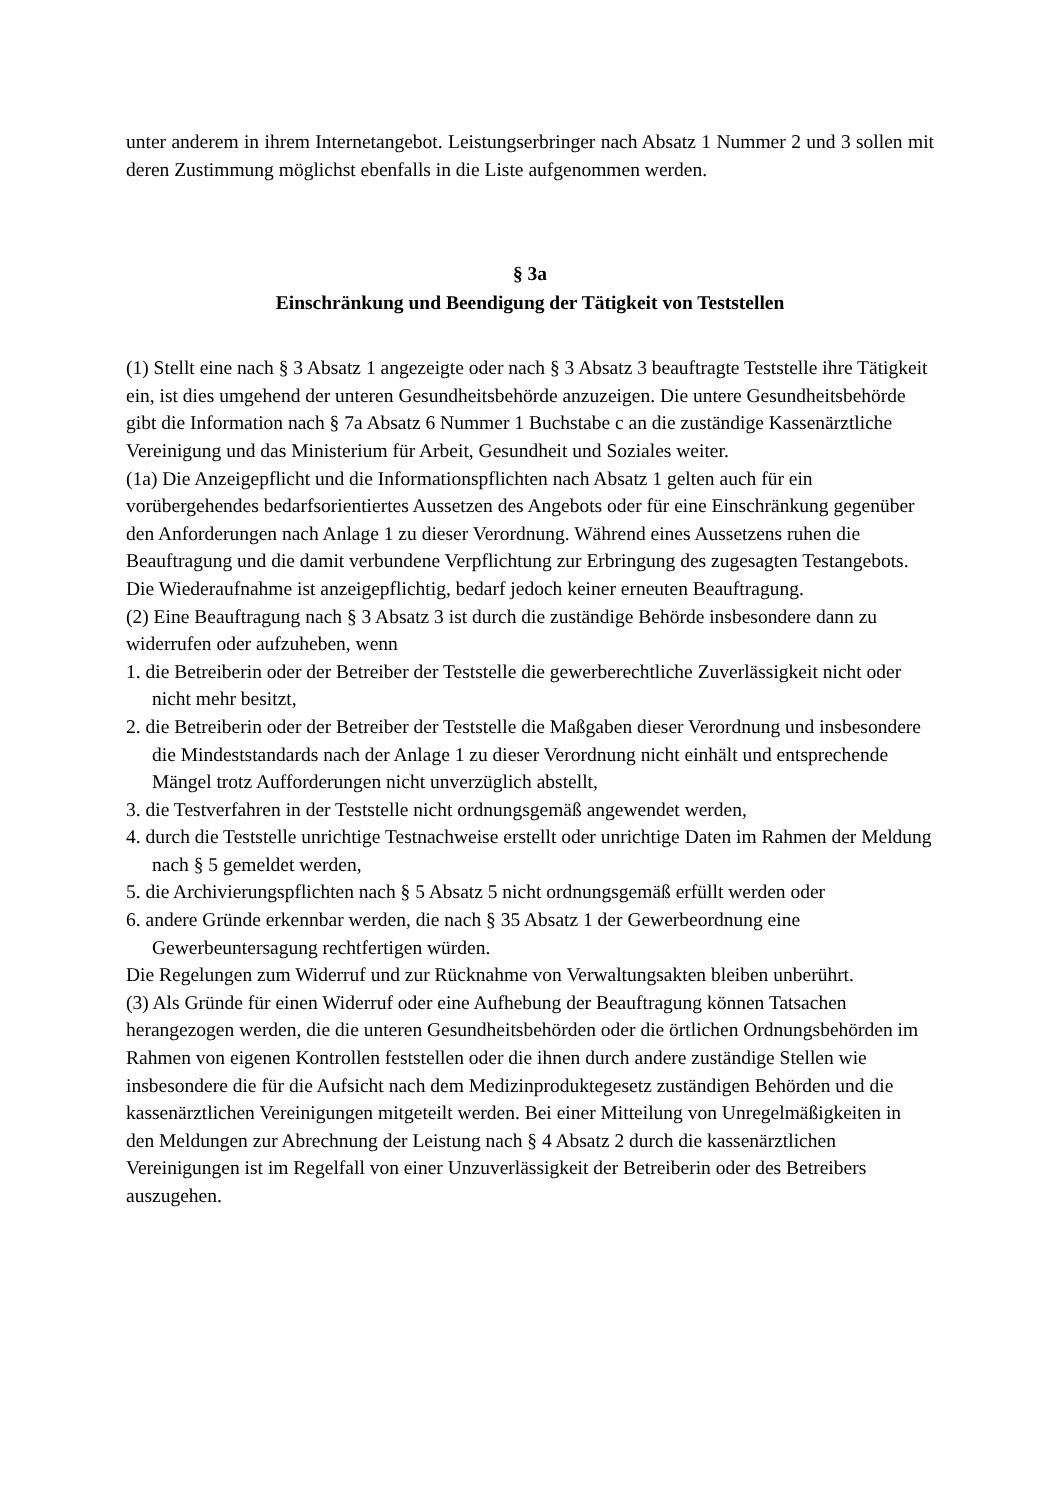unter anderem in ihrem Internetangebot. Leistungserbringer nach Absatz 1 Nummer 2 und 3 sollen mit deren Zustimmung möglichst ebenfalls in die Liste aufgenommen werden.
§ 3a
Einschränkung und Beendigung der Tätigkeit von Teststellen
(1) Stellt eine nach § 3 Absatz 1 angezeigte oder nach § 3 Absatz 3 beauftragte Teststelle ihre Tätigkeit ein, ist dies umgehend der unteren Gesundheitsbehörde anzuzeigen. Die untere Gesundheitsbehörde gibt die Information nach § 7a Absatz 6 Nummer 1 Buchstabe c an die zuständige Kassenärztliche Vereinigung und das Ministerium für Arbeit, Gesundheit und Soziales weiter.
(1a) Die Anzeigepflicht und die Informationspflichten nach Absatz 1 gelten auch für ein vorübergehendes bedarfsorientiertes Aussetzen des Angebots oder für eine Einschränkung gegenüber den Anforderungen nach Anlage 1 zu dieser Verordnung. Während eines Aussetzens ruhen die Beauftragung und die damit verbundene Verpflichtung zur Erbringung des zugesagten Testangebots. Die Wiederaufnahme ist anzeigepflichtig, bedarf jedoch keiner erneuten Beauftragung.
(2) Eine Beauftragung nach § 3 Absatz 3 ist durch die zuständige Behörde insbesondere dann zu widerrufen oder aufzuheben, wenn
1. die Betreiberin oder der Betreiber der Teststelle die gewerberechtliche Zuverlässigkeit nicht oder nicht mehr besitzt,
2. die Betreiberin oder der Betreiber der Teststelle die Maßgaben dieser Verordnung und insbesondere die Mindeststandards nach der Anlage 1 zu dieser Verordnung nicht einhält und entsprechende Mängel trotz Aufforderungen nicht unverzüglich abstellt,
3. die Testverfahren in der Teststelle nicht ordnungsgemäß angewendet werden,
4. durch die Teststelle unrichtige Testnachweise erstellt oder unrichtige Daten im Rahmen der Meldung nach § 5 gemeldet werden,
5. die Archivierungspflichten nach § 5 Absatz 5 nicht ordnungsgemäß erfüllt werden oder
6. andere Gründe erkennbar werden, die nach § 35 Absatz 1 der Gewerbeordnung eine Gewerbeuntersagung rechtfertigen würden.
Die Regelungen zum Widerruf und zur Rücknahme von Verwaltungsakten bleiben unberührt.
(3) Als Gründe für einen Widerruf oder eine Aufhebung der Beauftragung können Tatsachen herangezogen werden, die die unteren Gesundheitsbehörden oder die örtlichen Ordnungsbehörden im Rahmen von eigenen Kontrollen feststellen oder die ihnen durch andere zuständige Stellen wie insbesondere die für die Aufsicht nach dem Medizinproduktegesetz zuständigen Behörden und die kassenärztlichen Vereinigungen mitgeteilt werden. Bei einer Mitteilung von Unregelmäßigkeiten in den Meldungen zur Abrechnung der Leistung nach § 4 Absatz 2 durch die kassenärztlichen Vereinigungen ist im Regelfall von einer Unzuverlässigkeit der Betreiberin oder des Betreibers auszugehen.